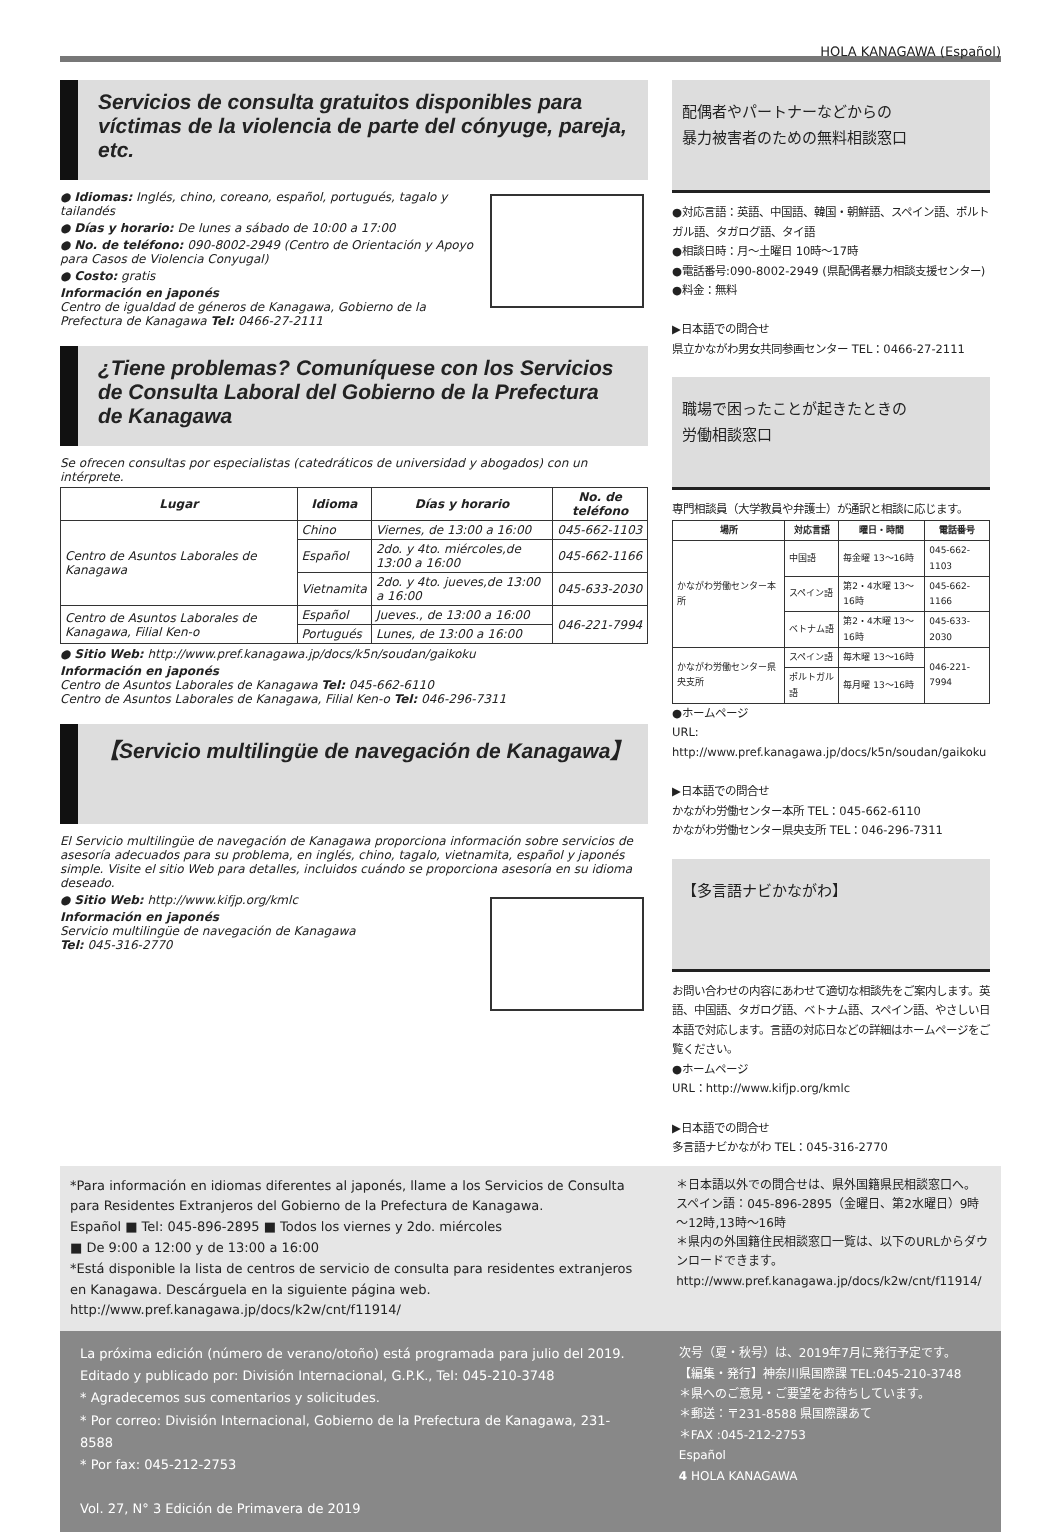HOLA KANAGAWA (Español)
Servicios de consulta gratuitos disponibles para víctimas de la violencia de parte del cónyuge, pareja, etc.
● Idiomas: Inglés, chino, coreano, español, portugués, tagalo y tailandés
● Días y horario: De lunes a sábado de 10:00 a 17:00
● No. de teléfono: 090-8002-2949 (Centro de Orientación y Apoyo para Casos de Violencia Conyugal)
● Costo: gratis
Información en japonés
Centro de igualdad de géneros de Kanagawa, Gobierno de la Prefectura de Kanagawa Tel: 0466-27-2111
¿Tiene problemas? Comuníquese con los Servicios de Consulta Laboral del Gobierno de la Prefectura de Kanagawa
Se ofrecen consultas por especialistas (catedráticos de universidad y abogados) con un intérprete.
| Lugar | Idioma | Días y horario | No. de teléfono |
| --- | --- | --- | --- |
| Centro de Asuntos Laborales de Kanagawa | Chino | Viernes, de 13:00 a 16:00 | 045-662-1103 |
| | Español | 2do. y 4to. miércoles,de 13:00 a 16:00 | 045-662-1166 |
| | Vietnamita | 2do. y 4to. jueves,de 13:00 a 16:00 | 045-633-2030 |
| Centro de Asuntos Laborales de Kanagawa, Filial Ken-o | Español | Jueves., de 13:00 a 16:00 | 046-221-7994 |
| | Portugués | Lunes, de 13:00 a 16:00 | |
● Sitio Web: http://www.pref.kanagawa.jp/docs/k5n/soudan/gaikoku
Información en japonés
Centro de Asuntos Laborales de Kanagawa Tel: 045-662-6110
Centro de Asuntos Laborales de Kanagawa, Filial Ken-o Tel: 046-296-7311
【Servicio multilingüe de navegación de Kanagawa】
El Servicio multilingüe de navegación de Kanagawa proporciona información sobre servicios de asesoría adecuados para su problema, en inglés, chino, tagalo, vietnamita, español y japonés simple. Visite el sitio Web para detalles, incluidos cuándo se proporciona asesoría en su idioma deseado.
● Sitio Web: http://www.kifjp.org/kmlc
Información en japonés
Servicio multilingüe de navegación de Kanagawa
Tel: 045-316-2770
配偶者やパートナーなどからの
暴力被害者のための無料相談窓口
●対応言語：英語、中国語、韓国・朝鮮語、スペイン語、ポルトガル語、タガログ語、タイ語
●相談日時：月～土曜日 10時～17時
●電話番号:090-8002-2949 (県配偶者暴力相談支援センター)
●料金：無料
▶日本語での問合せ
県立かながわ男女共同参画センター TEL：0466-27-2111
職場で困ったことが起きたときの
労働相談窓口
専門相談員（大学教員や弁護士）が通訳と相談に応じます。
| 場所 | 対応言語 | 曜日・時間 | 電話番号 |
| --- | --- | --- | --- |
| かながわ労働センター本所 | 中国語 | 毎金曜 13～16時 | 045-662-1103 |
| | スペイン語 | 第2・4水曜 13～16時 | 045-662-1166 |
| | ベトナム語 | 第2・4木曜 13～16時 | 045-633-2030 |
| かながわ労働センター県央支所 | スペイン語 | 毎木曜 13～16時 | 046-221-7994 |
| | ポルトガル語 | 毎月曜 13～16時 | |
●ホームページ
URL: http://www.pref.kanagawa.jp/docs/k5n/soudan/gaikoku
▶日本語での問合せ
かながわ労働センター本所 TEL：045-662-6110
かながわ労働センター県央支所 TEL：046-296-7311
【多言語ナビかながわ】
お問い合わせの内容にあわせて適切な相談先をご案内します。英語、中国語、タガログ語、ベトナム語、スペイン語、やさしい日本語で対応します。言語の対応日などの詳細はホームページをご覧ください。
●ホームページ
URL：http://www.kifjp.org/kmlc
▶日本語での問合せ
多言語ナビかながわ TEL：045-316-2770
*Para información en idiomas diferentes al japonés, llame a los Servicios de Consulta para Residentes Extranjeros del Gobierno de la Prefectura de Kanagawa.
Español ■ Tel: 045-896-2895 ■ Todos los viernes y 2do. miércoles
■ De 9:00 a 12:00 y de 13:00 a 16:00
*Está disponible la lista de centros de servicio de consulta para residentes extranjeros en Kanagawa. Descárguela en la siguiente página web.
http://www.pref.kanagawa.jp/docs/k2w/cnt/f11914/
＊日本語以外での問合せは、県外国籍県民相談窓口へ。
スペイン語：045-896-2895（金曜日、第2水曜日）9時～12時,13時～16時
＊県内の外国籍住民相談窓口一覧は、以下のURLからダウンロードできます。
http://www.pref.kanagawa.jp/docs/k2w/cnt/f11914/
La próxima edición (número de verano/otoño) está programada para julio del 2019.
Editado y publicado por: División Internacional, G.P.K., Tel: 045-210-3748
* Agradecemos sus comentarios y solicitudes.
* Por correo: División Internacional, Gobierno de la Prefectura de Kanagawa, 231-8588
* Por fax: 045-212-2753
Vol. 27, N° 3 Edición de Primavera de 2019
次号（夏・秋号）は、2019年7月に発行予定です。
【編集・発行】神奈川県国際課 TEL:045-210-3748
＊県へのご意見・ご要望をお待ちしています。
＊郵送：〒231-8588 県国際課あて
＊FAX :045-212-2753
Español
4 HOLA KANAGAWA